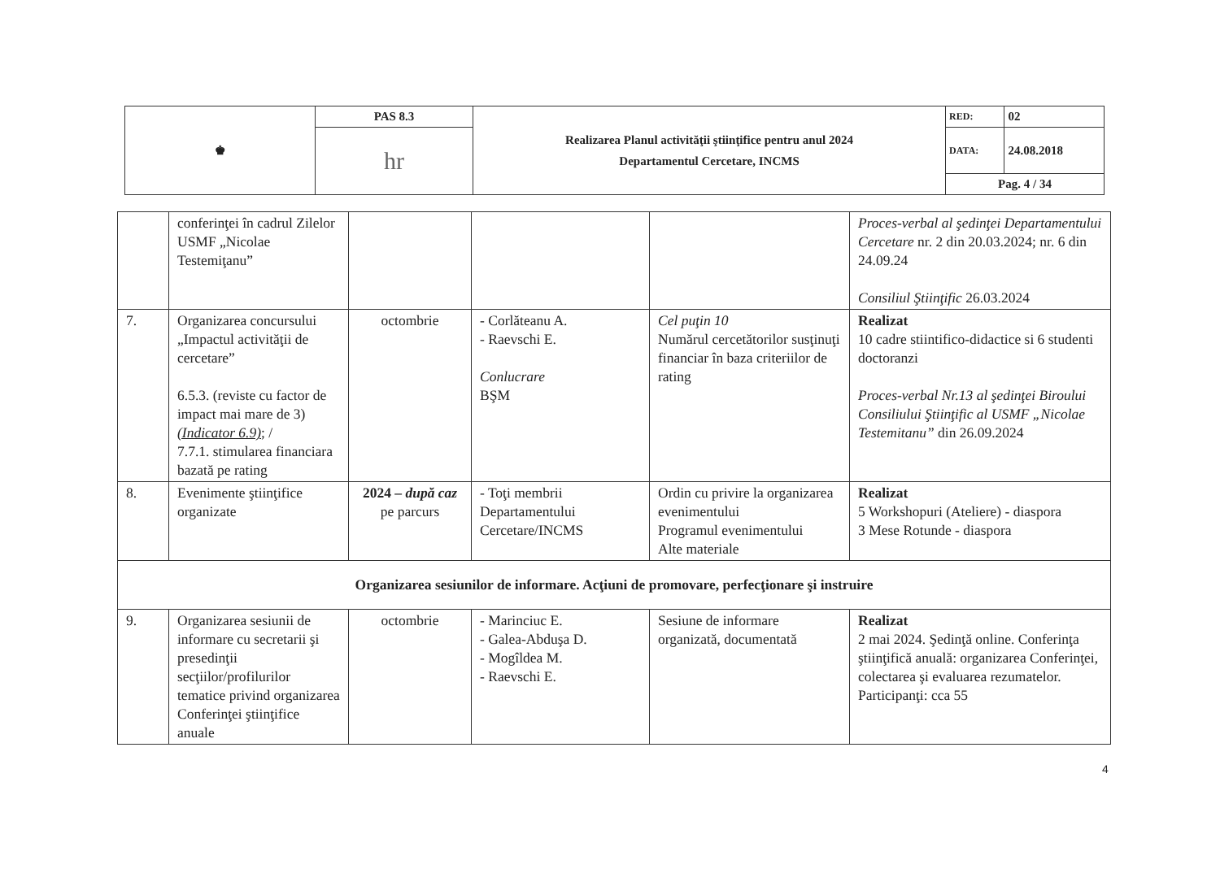| ♚ | PAS 8.3 | Realizarea Planul activităţii ştiinţifice pentru anul 2024 Departamentul Cercetare, INCMS | RED: | 02 |
| | hr | | DATA: | 24.08.2018 |
| | | | Pag. 4 / 34 | |
| | conferinţei în cadrul Zilelor USMF „Nicolae Testemiţanu” | | | | Proces-verbal al şedinţei Departamentului Cercetare nr. 2 din 20.03.2024; nr. 6 din 24.09.24 Consiliul Ştiinţific 26.03.2024 |
| 7. | Organizarea concursului „Impactul activităţii de cercetare” 6.5.3. (reviste cu factor de impact mai mare de 3) (Indicator 6.9) ; / 7.7.1. stimularea financiara bazată pe rating | octombrie | - Corlăteanu A. - Raevschi E. Conlucrare BŞM | Cel puţin 10 Numărul cercetătorilor susţinuţi financiar în baza criteriilor de rating | Realizat 10 cadre stiintifico-didactice si 6 studenti doctoranzi Proces-verbal Nr.13 al şedinţei Biroului Consiliului Ştiinţific al USMF „Nicolae Testemitanu” din 26.09.2024 |
| 8. | Evenimente ştiinţifice organizate | 2024 – după caz pe parcurs | - Toţi membrii Departamentului Cercetare/INCMS | Ordin cu privire la organizarea evenimentului Programul evenimentului Alte materiale | Realizat 5 Workshopuri (Ateliere) - diaspora 3 Mese Rotunde - diaspora |
| Organizarea sesiunilor de informare. Acţiuni de promovare, perfecţionare şi instruire | | | | | |
| 9. | Organizarea sesiunii de informare cu secretarii şi presedinţii secţiilor/profilurilor tematice privind organizarea Conferinţei ştiinţifice anuale | octombrie | - Marinciuc E. - Galea-Abduşa D. - Mogîldea M. - Raevschi E. | Sesiune de informare organizată, documentată | Realizat 2 mai 2024. Şedinţă online. Conferinţa ştiinţifică anuală: organizarea Conferinţei, colectarea şi evaluarea rezumatelor. Participanţi: cca 55 |
4